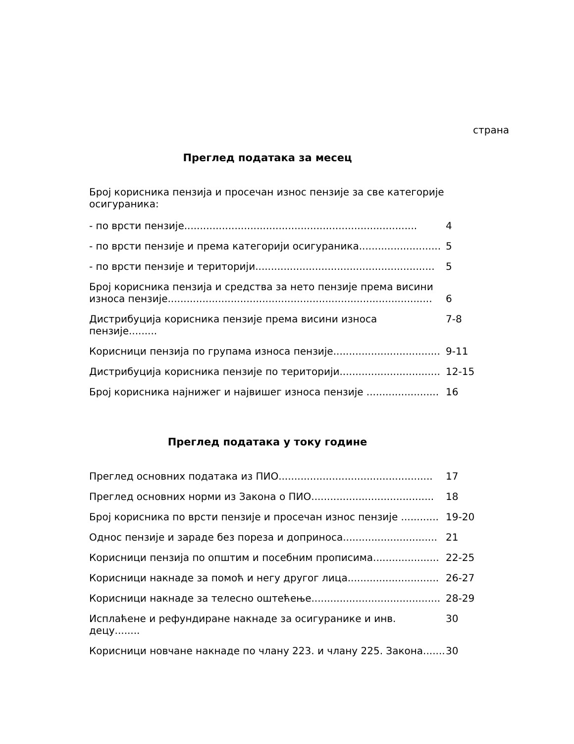страна
Преглед података за месец
Број корисника пензија и просечан износ пензије за све категорије осигураника:
- по врсти пензије..........................................................................
4
- по врсти пензије и према категорији осигураника..........................
5
- по врсти пензије и територији.........................................................
5
Број корисника пензија и средства за нето пензије према висини износа пензије....................................................................................
6
Дистрибуција корисника пензије према висини износа пензије.........
7-8
Корисници пензија по групама износа пензије..................................
9-11
Дистрибуција корисника пензије по територији................................
12-15
Број корисника најнижег и највишег износа пензије .......................
16
Преглед података у току године
Преглед основних података из ПИО.................................................
17
Преглед основних норми из Закона о ПИО.......................................
18
Број корисника по врсти пензије и просечан износ пензије ............
19-20
Однос пензије и зараде без пореза и доприноса..............................
21
Корисници пензија по општим и посебним прописима.....................
22-25
Корисници накнаде за помоћ и негу другог лица.............................
26-27
Корисници накнаде за телесно оштећење.........................................
28-29
Исплаћене и рефундиране накнаде за осигуранике и инв. децу........
30
Корисници новчане накнаде по члану 223. и члану 225. Закона.......
30